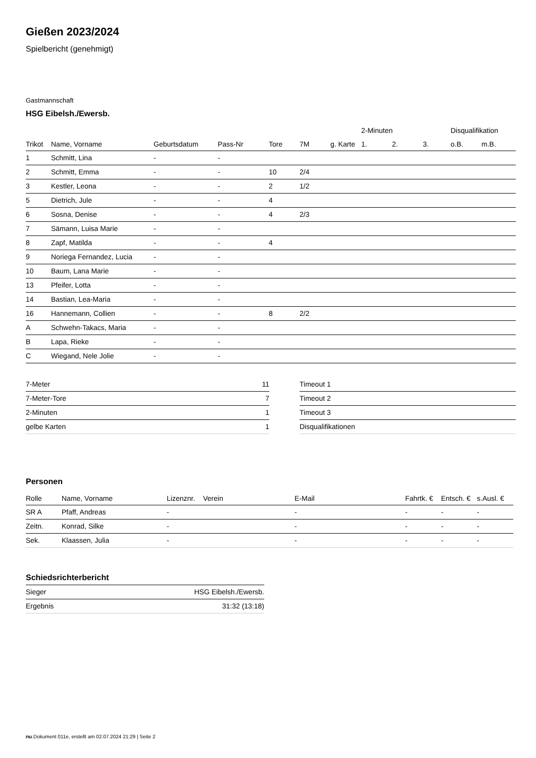Gießen 2023/2024
Spielbericht (genehmigt)
Gastmannschaft
HSG Eibelsh./Ewersb.
| | | | | | | | 2-Minuten | | | Disqualifikation | |
| --- | --- | --- | --- | --- | --- | --- | --- | --- | --- | --- | --- |
| Trikot | Name, Vorname | Geburtsdatum | Pass-Nr | Tore | 7M | g. Karte | 1. | 2. | 3. | o.B. | m.B. |
| 1 | Schmitt, Lina | - | - | | | | | | | | |
| 2 | Schmitt, Emma | - | - | 10 | 2/4 | | | | | | |
| 3 | Kestler, Leona | - | - | 2 | 1/2 | | | | | | |
| 5 | Dietrich, Jule | - | - | 4 | | | | | | | |
| 6 | Sosna, Denise | - | - | 4 | 2/3 | | | | | | |
| 7 | Sämann, Luisa Marie | - | - | | | | | | | | |
| 8 | Zapf, Matilda | - | - | 4 | | | | | | | |
| 9 | Noriega Fernandez, Lucia | - | - | | | | | | | | |
| 10 | Baum, Lana Marie | - | - | | | | | | | | |
| 13 | Pfeifer, Lotta | - | - | | | | | | | | |
| 14 | Bastian, Lea-Maria | - | - | | | | | | | | |
| 16 | Hannemann, Collien | - | - | 8 | 2/2 | | | | | | |
| A | Schwehn-Takacs, Maria | - | - | | | | | | | | |
| B | Lapa, Rieke | - | - | | | | | | | | |
| C | Wiegand, Nele Jolie | - | - | | | | | | | | |
| 7-Meter | 11 |
| 7-Meter-Tore | 7 |
| 2-Minuten | 1 |
| gelbe Karten | 1 |
| Timeout 1 |
| Timeout 2 |
| Timeout 3 |
| Disqualifikationen |
Personen
| Rolle | Name, Vorname | Lizenznr. | Verein | E-Mail | Fahrtk. € | Entsch. € | s.Ausl. € |
| --- | --- | --- | --- | --- | --- | --- | --- |
| SR A | Pfaff, Andreas | - | | - | - | - | - |
| Zeitn. | Konrad, Silke | - | | - | - | - | - |
| Sek. | Klaassen, Julia | - | | - | - | - | - |
Schiedsrichterbericht
| Sieger | HSG Eibelsh./Ewersb. |
| Ergebnis | 31:32 (13:18) |
nu.Dokument 011e, erstellt am 02.07.2024 21:29 | Seite 2